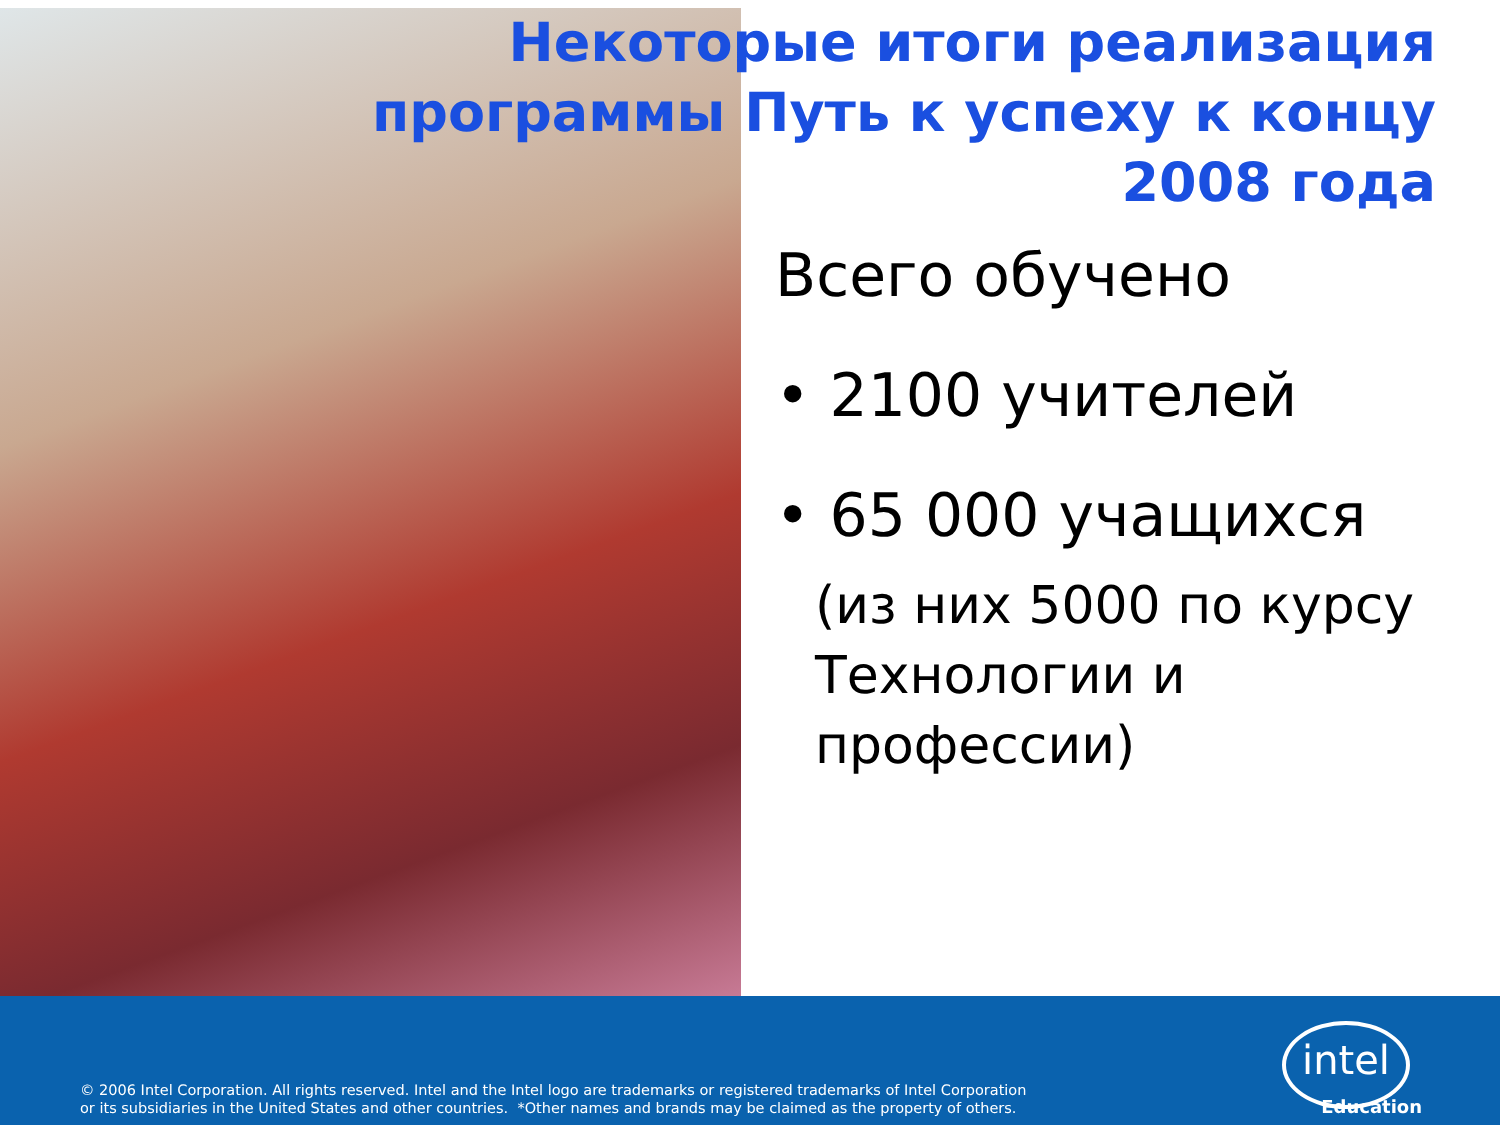Некоторые итоги реализация программы Путь к успеху к концу 2008 года
Всего обучено
• 2100 учителей
• 65 000 учащихся
(из них 5000 по курсу Технологии и профессии)
© 2006 Intel Corporation. All rights reserved. Intel and the Intel logo are trademarks or registered trademarks of Intel Corporation
or its subsidiaries in the United States and other countries. *Other names and brands may be claimed as the property of others.
intel
Education